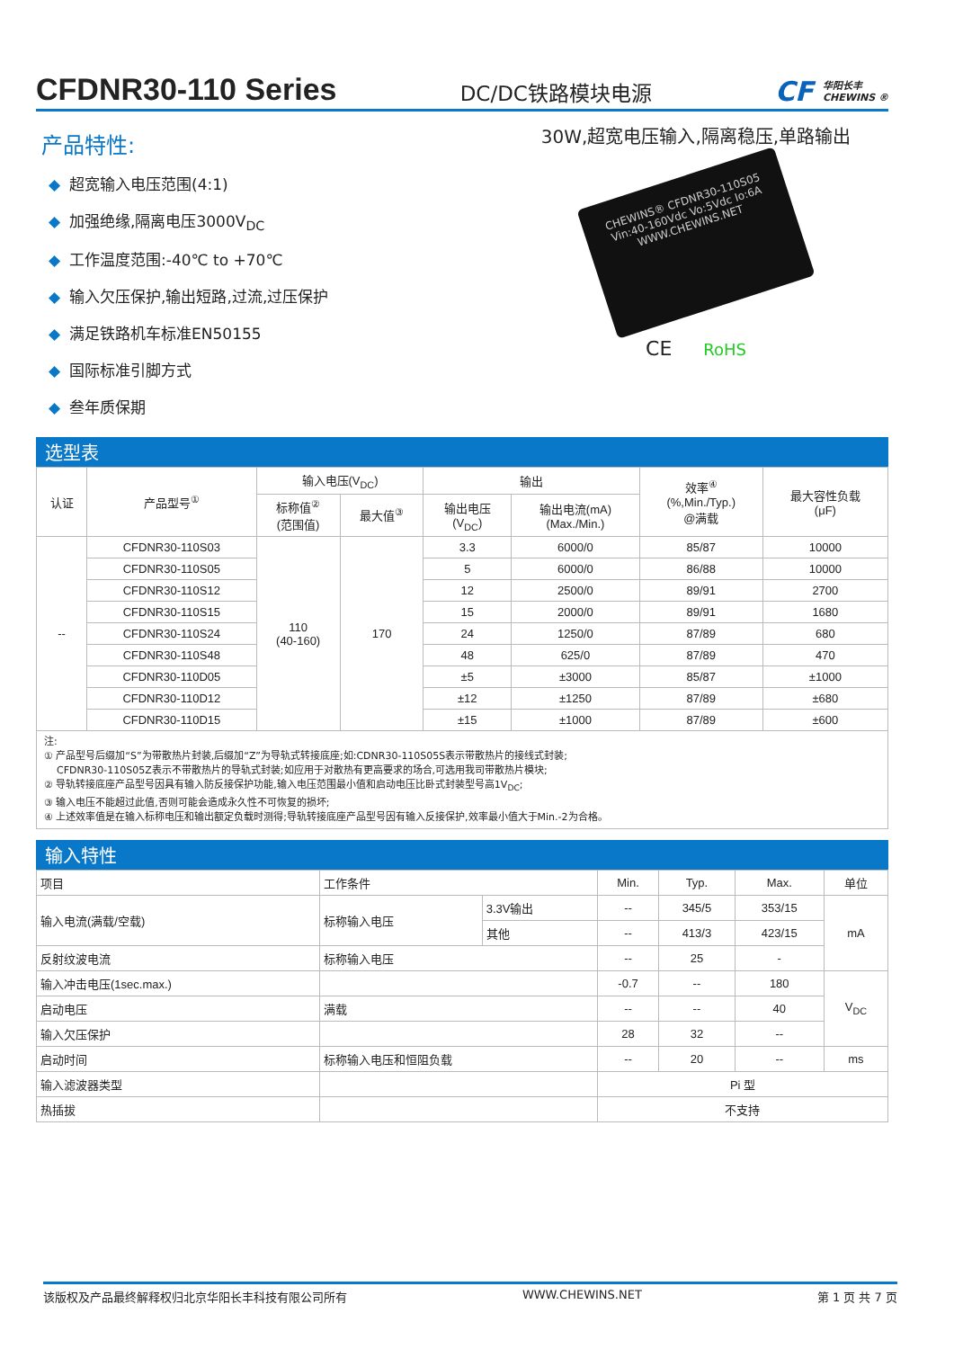CFDNR30-110 Series
DC/DC铁路模块电源
CF 华阳长丰
CHEWINS ®
产品特性:
◆ 超宽输入电压范围(4:1)
◆ 加强绝缘,隔离电压3000V<sub>DC</sub>
◆ 工作温度范围:-40℃ to +70℃
◆ 输入欠压保护,输出短路,过流,过压保护
◆ 满足铁路机车标准EN50155
◆ 国际标准引脚方式
◆ 叁年质保期
30W,超宽电压输入,隔离稳压,单路输出
CHEWINS® CFDNR30-110S05 Vin:40-160Vdc Vo:5Vdc Io:6A WWW.CHEWINS.NET
CE RoHS
选型表
| 认证 | 产品型号<sup>①</sup> | 输入电压(V<sub>DC</sub>) | | 输出 | | 效率<sup>④</sup> (%,Min./Typ.) @满载 | 最大容性负载 (μF) |
| --- | --- | --- | --- | --- | --- | --- | --- |
| | | 标称值<sup>②</sup> (范围值) | 最大值<sup>③</sup> | 输出电压 (V<sub>DC</sub>) | 输出电流(mA) (Max./Min.) | | |
| -- | CFDNR30-110S03 | 110 (40-160) | 170 | 3.3 | 6000/0 | 85/87 | 10000 |
| | CFDNR30-110S05 | | | 5 | 6000/0 | 86/88 | 10000 |
| | CFDNR30-110S12 | | | 12 | 2500/0 | 89/91 | 2700 |
| | CFDNR30-110S15 | | | 15 | 2000/0 | 89/91 | 1680 |
| | CFDNR30-110S24 | | | 24 | 1250/0 | 87/89 | 680 |
| | CFDNR30-110S48 | | | 48 | 625/0 | 87/89 | 470 |
| | CFDNR30-110D05 | | | ±5 | ±3000 | 85/87 | ±1000 |
| | CFDNR30-110D12 | | | ±12 | ±1250 | 87/89 | ±680 |
| | CFDNR30-110D15 | | | ±15 | ±1000 | 87/89 | ±600 |
注:
① 产品型号后缀加“S”为带散热片封装,后缀加“Z”为导轨式转接底座;如:CDNR30-110S05S表示带散热片的接线式封装;
CFDNR30-110S05Z表示不带散热片的导轨式封装;如应用于对散热有更高要求的场合,可选用我司带散热片模块;
② 导轨转接底座产品型号因具有输入防反接保护功能,输入电压范围最小值和启动电压比卧式封装型号高1V<sub>DC</sub>;
③ 输入电压不能超过此值,否则可能会造成永久性不可恢复的损坏;
④ 上述效率值是在输入标称电压和输出额定负载时测得;导轨转接底座产品型号因有输入反接保护,效率最小值大于Min.-2为合格。
输入特性
| 项目 | 工作条件 | | Min. | Typ. | Max. | 单位 |
| 输入电流(满载/空载) | 标称输入电压 | 3.3V输出 | -- | 345/5 | 353/15 | mA |
| | | 其他 | -- | 413/3 | 423/15 | |
| 反射纹波电流 | 标称输入电压 | | -- | 25 | - | |
| 输入冲击电压(1sec.max.) | | | -0.7 | -- | 180 | V<sub>DC</sub> |
| 启动电压 | 满载 | | -- | -- | 40 | |
| 输入欠压保护 | | | 28 | 32 | -- | |
| 启动时间 | 标称输入电压和恒阻负载 | | -- | 20 | -- | ms |
| 输入滤波器类型 | | | Pi 型 | | | |
| 热插拔 | | | 不支持 | | | |
该版权及产品最终解释权归北京华阳长丰科技有限公司所有 WWW.CHEWINS.NET 第 1 页 共 7 页